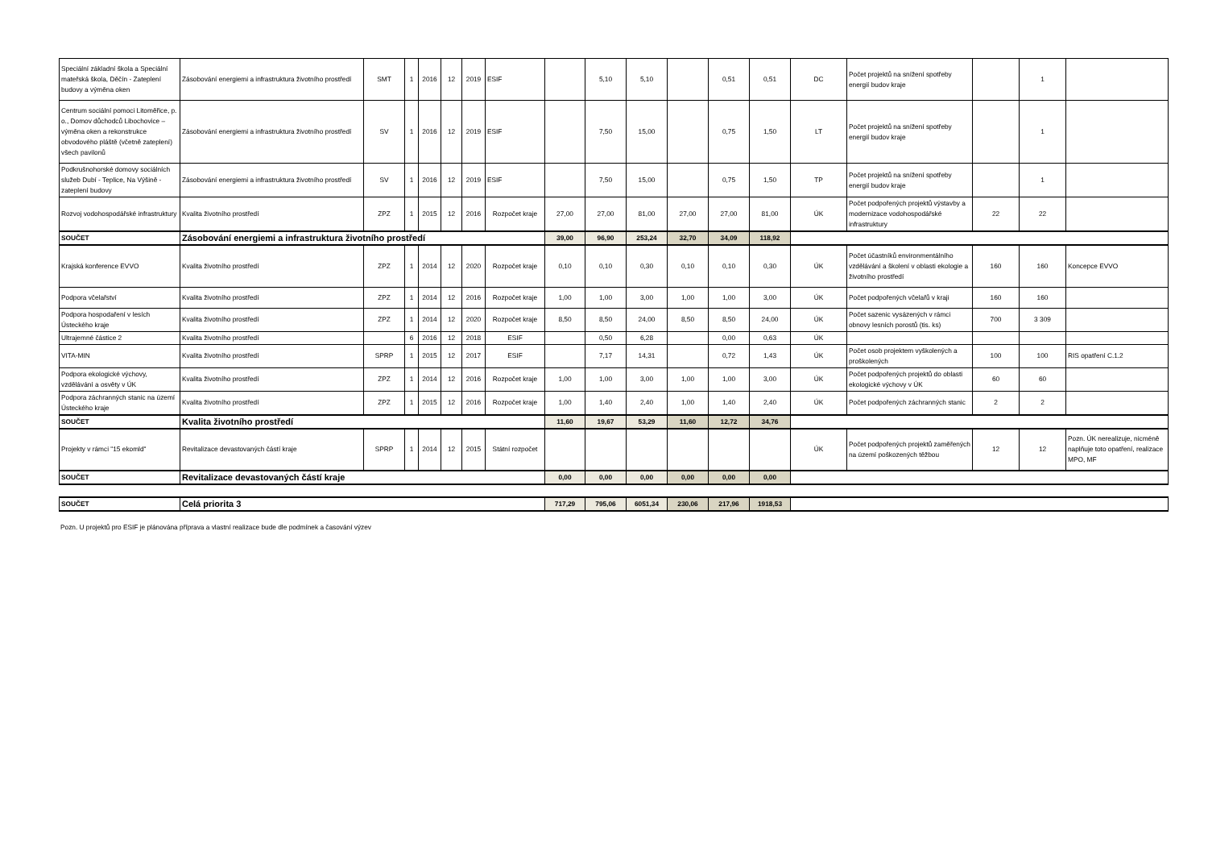| Speciální základní škola a Speciální mateřská škola, Děčín - Zateplení budovy a výměna oken | Zásobování energiemi a infrastruktura životního prostředí | SMT | 1 | 2016 | 12 | 2019 | ESIF | | 5,10 | 5,10 | | 0,51 | 0,51 | DC | Počet projektů na snížení spotřeby energií budov kraje | | 1 | |
| Centrum sociální pomoci Litoměřice, p. o., Domov důchodců Libochovice – výměna oken a rekonstrukce obvodového pláště (včetně zateplení) všech pavilonů | Zásobování energiemi a infrastruktura životního prostředí | SV | 1 | 2016 | 12 | 2019 | ESIF | | 7,50 | 15,00 | | 0,75 | 1,50 | LT | Počet projektů na snížení spotřeby energií budov kraje | | 1 | |
| Podkrušnohorské domovy sociálních služeb Dubí - Teplice, Na Výšině - zateplení budovy | Zásobování energiemi a infrastruktura životního prostředí | SV | 1 | 2016 | 12 | 2019 | ESIF | | 7,50 | 15,00 | | 0,75 | 1,50 | TP | Počet projektů na snížení spotřeby energií budov kraje | | 1 | |
| Rozvoj vodohospodářské infrastruktury | Kvalita životního prostředí | ZPZ | 1 | 2015 | 12 | 2016 | Rozpočet kraje | 27,00 | 27,00 | 81,00 | 27,00 | 27,00 | 81,00 | ÚK | Počet podpořených projektů výstavby a modernizace vodohospodářské infrastruktury | 22 | 22 | |
| SOUČET | Zásobování energiemi a infrastruktura životního prostředí | | | | | | | 39,00 | 96,90 | 253,24 | 32,70 | 34,09 | 118,92 | | | | | |
| Krajská konference EVVO | Kvalita životního prostředí | ZPZ | 1 | 2014 | 12 | 2020 | Rozpočet kraje | 0,10 | 0,10 | 0,30 | 0,10 | 0,10 | 0,30 | ÚK | Počet účastníků environmentálního vzdělávání a školení v oblasti ekologie a životního prostředí | 160 | 160 | Koncepce EVVO |
| Podpora včelařství | Kvalita životního prostředí | ZPZ | 1 | 2014 | 12 | 2016 | Rozpočet kraje | 1,00 | 1,00 | 3,00 | 1,00 | 1,00 | 3,00 | ÚK | Počet podpořených včelařů v kraji | 160 | 160 | |
| Podpora hospodaření v lesích Ústeckého kraje | Kvalita životního prostředí | ZPZ | 1 | 2014 | 12 | 2020 | Rozpočet kraje | 8,50 | 8,50 | 24,00 | 8,50 | 8,50 | 24,00 | ÚK | Počet sazenic vysázených v rámci obnovy lesních porostů (tis. ks) | 700 | 3 309 | |
| Ultrajemné částice 2 | Kvalita životního prostředí | | 6 | 2016 | 12 | 2018 | ESIF | | 0,50 | 6,28 | | 0,00 | 0,63 | ÚK | | | | |
| VITA-MIN | Kvalita životního prostředí | SPRP | 1 | 2015 | 12 | 2017 | ESIF | | 7,17 | 14,31 | | 0,72 | 1,43 | ÚK | Počet osob projektem vyškolených a proškolených | 100 | 100 | RIS opatření C.1.2 |
| Podpora ekologické výchovy, vzdělávání a osvěty v ÚK | Kvalita životního prostředí | ZPZ | 1 | 2014 | 12 | 2016 | Rozpočet kraje | 1,00 | 1,00 | 3,00 | 1,00 | 1,00 | 3,00 | ÚK | Počet podpořených projektů do oblasti ekologické výchovy v ÚK | 60 | 60 | |
| Podpora záchranných stanic na území Ústeckého kraje | Kvalita životního prostředí | ZPZ | 1 | 2015 | 12 | 2016 | Rozpočet kraje | 1,00 | 1,40 | 2,40 | 1,00 | 1,40 | 2,40 | ÚK | Počet podpořených záchranných stanic | 2 | 2 | |
| SOUČET | Kvalita životního prostředí | | | | | | | 11,60 | 19,67 | 53,29 | 11,60 | 12,72 | 34,76 | | | | | |
| Projekty v rámci "15 ekomld" | Revitalizace devastovaných částí kraje | SPRP | 1 | 2014 | 12 | 2015 | Státní rozpočet | | | | | | | ÚK | Počet podpořených projektů zaměřených na území poškozených těžbou | 12 | 12 | Pozn. ÚK nerealizuje, nicméně naplňuje toto opatření, realizace MPO, MF |
| SOUČET | Revitalizace devastovaných částí kraje | | | | | | | 0,00 | 0,00 | 0,00 | 0,00 | 0,00 | 0,00 | | | | | |
| SOUČET | Celá priorita 3 | | | | | | | 717,29 | 795,06 | 6051,34 | 230,06 | 217,96 | 1918,53 | | | | | |
Pozn. U projektů pro ESIF je plánována příprava a vlastní realizace bude dle podmínek a časování výzev